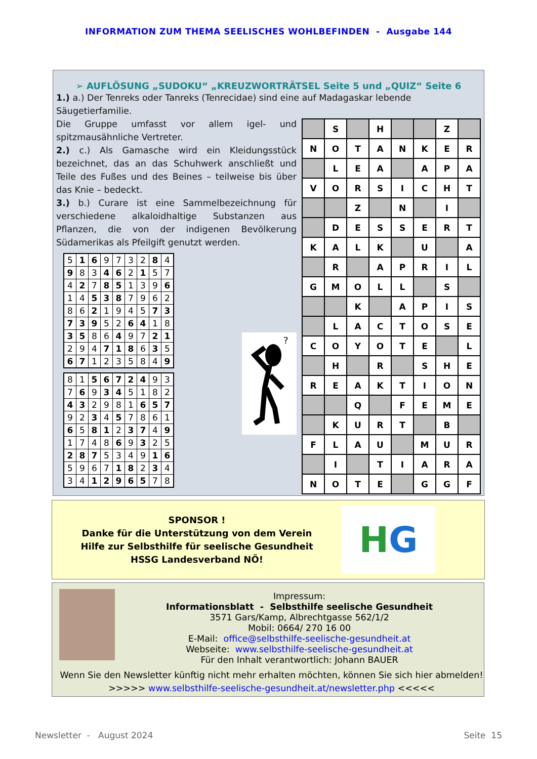INFORMATION ZUM THEMA SEELISCHES WOHLBEFINDEN - Ausgabe 144
➢ AUFLÖSUNG „SUDOKU“ „KREUZWORTRÄTSEL Seite 5 und „QUIZ“ Seite 6
1.) a.) Der Tenreks oder Tanreks (Tenrecidae) sind eine auf Madagaskar lebende Säugetierfamilie.
Die Gruppe umfasst vor allem igel- und spitzmausähnliche Vertreter.
2.) c.) Als Gamasche wird ein Kleidungsstück bezeichnet, das an das Schuhwerk anschließt und Teile des Fußes und des Beines – teilweise bis über das Knie – bedeckt.
3.) b.) Curare ist eine Sammelbezeichnung für verschiedene alkaloidhaltige Substanzen aus Pflanzen, die von der indigenen Bevölkerung Südamerikas als Pfeilgift genutzt werden.
| 5 | 1 | 6 | 9 | 7 | 3 | 2 | 8 | 4 |
| 9 | 8 | 3 | 4 | 6 | 2 | 1 | 5 | 7 |
| 4 | 2 | 7 | 8 | 5 | 1 | 3 | 9 | 6 |
| 1 | 4 | 5 | 3 | 8 | 7 | 9 | 6 | 2 |
| 8 | 6 | 2 | 1 | 9 | 4 | 5 | 7 | 3 |
| 7 | 3 | 9 | 5 | 2 | 6 | 4 | 1 | 8 |
| 3 | 5 | 8 | 6 | 4 | 9 | 7 | 2 | 1 |
| 2 | 9 | 4 | 7 | 1 | 8 | 6 | 3 | 5 |
| 6 | 7 | 1 | 2 | 3 | 5 | 8 | 4 | 9 |
| 8 | 1 | 5 | 6 | 7 | 2 | 4 | 9 | 3 |
| 7 | 6 | 9 | 3 | 4 | 5 | 1 | 8 | 2 |
| 4 | 3 | 2 | 9 | 8 | 1 | 6 | 5 | 7 |
| 9 | 2 | 3 | 4 | 5 | 7 | 8 | 6 | 1 |
| 6 | 5 | 8 | 1 | 2 | 3 | 7 | 4 | 9 |
| 1 | 7 | 4 | 8 | 6 | 9 | 3 | 2 | 5 |
| 2 | 8 | 7 | 5 | 3 | 4 | 9 | 1 | 6 |
| 5 | 9 | 6 | 7 | 1 | 8 | 2 | 3 | 4 |
| 3 | 4 | 1 | 2 | 9 | 6 | 5 | 7 | 8 |
?
| | S | | H | | | Z | |
| N | O | T | A | N | K | E | R |
| | L | E | A | | A | P | A |
| V | O | R | S | I | C | H | T |
| | | Z | | N | | I | |
| | D | E | S | S | E | R | T |
| K | A | L | K | | U | | A |
| | R | | A | P | R | I | L |
| G | M | O | L | L | | S | |
| | | K | | A | P | I | S |
| | L | A | C | T | O | S | E |
| C | O | Y | O | T | E | | L |
| | H | | R | | S | H | E |
| R | E | A | K | T | I | O | N |
| | | Q | | F | E | M | E |
| | K | U | R | T | | B | |
| F | L | A | U | | M | U | R |
| | I | | T | I | A | R | A |
| N | O | T | E | | G | G | F |
SPONSOR !
Danke für die Unterstützung von dem Verein
Hilfe zur Selbsthilfe für seelische Gesundheit
HSSG Landesverband NÖ!
H G
Impressum:
Informationsblatt - Selbsthilfe seelische Gesundheit
3571 Gars/Kamp, Albrechtgasse 562/1/2
Mobil: 0664/ 270 16 00
E-Mail: office@selbsthilfe-seelische-gesundheit.at
Webseite: www.selbsthilfe-seelische-gesundheit.at
Für den Inhalt verantwortlich: Johann BAUER
Wenn Sie den Newsletter künftig nicht mehr erhalten möchten, können Sie sich hier abmelden!
>>>>> www.selbsthilfe-seelische-gesundheit.at/newsletter.php <<<<<
Newsletter - August 2024 Seite 15